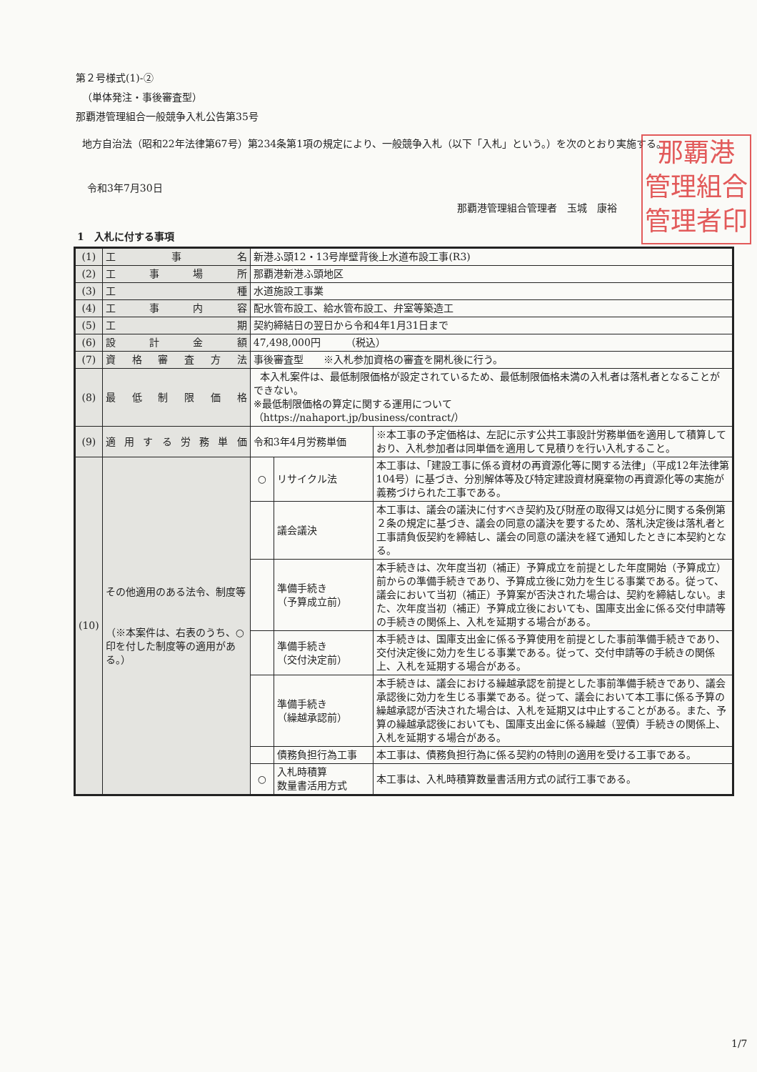第２号様式(1)-②
（単体発注・事後審査型）
那覇港管理組合一般競争入札公告第35号
地方自治法（昭和22年法律第67号）第234条第1項の規定により、一般競争入札（以下「入札」という。）を次のとおり実施する。
令和3年7月30日
那覇港管理組合管理者　玉城　康裕
那覇港
管理組合
管理者印
1　入札に付する事項
| (1) | 工事名 | 新港ふ頭12・13号岸壁背後上水道布設工事(R3) | | |
| (2) | 工事場所 | 那覇港新港ふ頭地区 | | |
| (3) | 工種 | 水道施設工事業 | | |
| (4) | 工事内容 | 配水管布設工、給水管布設工、弁室等築造工 | | |
| (5) | 工期 | 契約締結日の翌日から令和4年1月31日まで | | |
| (6) | 設計金額 | 47,498,000円 （税込） | | |
| (7) | 資格審査方法 | 事後審査型 ※入札参加資格の審査を開札後に行う。 | | |
| (8) | 最低制限価格 | 本入札案件は、最低制限価格が設定されているため、最低制限価格未満の入札者は落札者となることができない。 ※最低制限価格の算定に関する運用について （https://nahaport.jp/business/contract/） | | |
| (9) | 適用する労務単価 | 令和3年4月労務単価 | | ※本工事の予定価格は、左記に示す公共工事設計労務単価を適用して積算しており、入札参加者は同単価を適用して見積りを行い入札すること。 |
| (10) | その他適用のある法令、制度等 （※本案件は、右表のうち、○印を付した制度等の適用がある。） | ○ | リサイクル法 | 本工事は、「建設工事に係る資材の再資源化等に関する法律」（平成12年法律第104号）に基づき、分別解体等及び特定建設資材廃棄物の再資源化等の実施が義務づけられた工事である。 |
| | | | 議会議決 | 本工事は、議会の議決に付すべき契約及び財産の取得又は処分に関する条例第２条の規定に基づき、議会の同意の議決を要するため、落札決定後は落札者と工事請負仮契約を締結し、議会の同意の議決を経て通知したときに本契約となる。 |
| | | | 準備手続き （予算成立前） | 本手続きは、次年度当初（補正）予算成立を前提とした年度開始（予算成立）前からの準備手続きであり、予算成立後に効力を生じる事業である。従って、議会において当初（補正）予算案が否決された場合は、契約を締結しない。また、次年度当初（補正）予算成立後においても、国庫支出金に係る交付申請等の手続きの関係上、入札を延期する場合がある。 |
| | | | 準備手続き （交付決定前） | 本手続きは、国庫支出金に係る予算使用を前提とした事前準備手続きであり、交付決定後に効力を生じる事業である。従って、交付申請等の手続きの関係上、入札を延期する場合がある。 |
| | | | 準備手続き （繰越承認前） | 本手続きは、議会における繰越承認を前提とした事前準備手続きであり、議会承認後に効力を生じる事業である。従って、議会において本工事に係る予算の繰越承認が否決された場合は、入札を延期又は中止することがある。また、予算の繰越承認後においても、国庫支出金に係る繰越（翌債）手続きの関係上、入札を延期する場合がある。 |
| | | | 債務負担行為工事 | 本工事は、債務負担行為に係る契約の特則の適用を受ける工事である。 |
| | | ○ | 入札時積算 数量書活用方式 | 本工事は、入札時積算数量書活用方式の試行工事である。 |
1/7